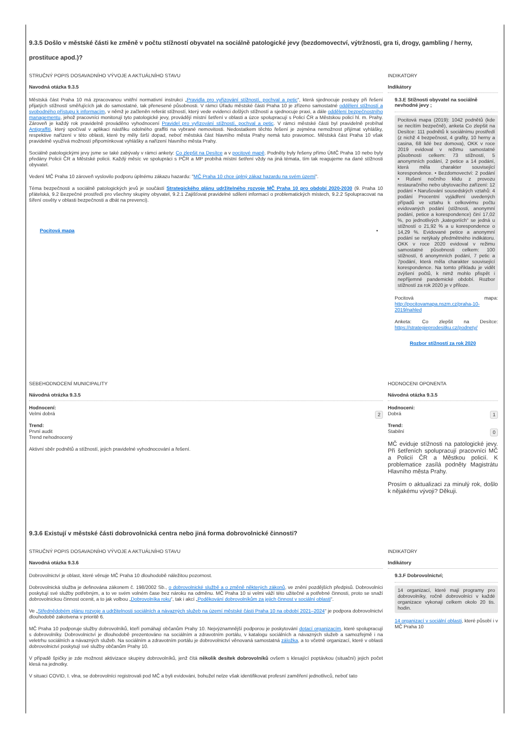9.3.5 Došlo v městské části ke změně v počtu stížností obyvatel na sociálně patologické jevy (bezdomovectví, výtržnosti, gra ti, drogy, gambling / herny, prostituce apod.)?
STRUČNÝ POPIS DOSAVADNÍHO VÝVOJE A AKTUÁLNÍHO STAVU
Navodná otázka 9.3.5
Městská část Praha 10 má zpracovanou vnitřní normativní instrukci „Pravidla pro vyřizování stížností, pochval a petic“, která sjednocuje postupy při řešení přijatých stížností směřujících jak do samostatné, tak přenesené působnosti. V rámci Úřadu městské části Praha 10 je zřízeno samostatné oddělení stížností a svobodného přístupu k informacím, v němž je začleněn referát stížností, který vede evidenci došlých stížností a sjednocuje praxi, a dále oddělení bezpečnostního managementu, jehož pracovníci monitorují tyto patologické jevy, provádějí místní šetření v oblasti a úzce spolupracují s Policí ČR a Městskou policí hl. m. Prahy. Zároveň je každý rok pravidelně prováděno vyhodnocení Pravidel pro vyřizování stížností, pochval a petic. V rámci městské části byl pravidelně probíhal Antigraffiti, který spočíval v aplikaci nástřiku odolného graffiti na vybrané nemovitosti. Nedostatkem těchto řešení je zejména nemožnost přijímat vyhlášky, respektive nařízení v této oblasti, které by měly širší dopad, neboť městská část hlavního města Prahy nemá tuto pravomoc. Městská část Praha 10 však pravidelně využívá možností připomínkovat vyhlášky a nařízení hlavního města Prahy.
Sociálně patologickými jevy jsme se také zabývaly v rámci ankety: Co zlepšit na Desítce a v pocitové mapě. Podněty byly řešeny přímo ÚMČ Praha 10 nebo byly předány Policii ČR a Městské policii. Každý měsíc ve spolupráci s PČR a MP probíhá místní šetření vždy na jiná témata, tím tak reagujeme na dané stížnosti obyvatel.
Vedení MČ Praha 10 zároveň vyslovilo podporu úplnému zákazu hazardu: "MČ Praha 10 chce úplný zákaz hazardu na svém území".
Téma bezpečnosti a sociálně patologických jevů je součástí Strategického plánu udržitelného rozvoje MČ Praha 10 pro období 2020-2030 (9. Praha 10 přátelská, 9.2 Bezpečné prostředí pro všechny skupiny obyvatel, 9.2.1 Zajišťovat pravidelné sdílení informací o problematických místech, 9.2.2 Spolupracovat na šíření osvěty v oblasti bezpečnosti a dbát na prevenci).
Pocitová mapa ▪
INDIKATORY
Indikátory
9.3.E Stížnosti obyvatel na sociálně nevhodné jevy ;
Pocitová mapa (2019): 1042 podnětů (kde se necítím bezpečně), anketa Co zlepšit na Desítce: 111 podnětů k sociálnímu prostředí (z nichž 4 bezpečnost, 4 grafity, 10 herny a casina, 68 lidé bez domova), OKK v roce 2019 evidoval v režimu samostatné působnosti celkem: 73 stížností, 5 anonymních podání, 2 petice a 14 podání, která měla charakter související korespondence. • Bezdomovectví: 2 podání • Rušení nočního klidu z provozu restauračního nebo ubytovacího zařízení: 12 podání • Narušování sousedských vztahů: 4 podání Procentní vyjádření uvedených případů ve vztahu k celkovému počtu evidovaných podání (stížnosti, anonymní podání, petice a korespondence) činí 17,02 %, po jednotlivých „kategoriích“ se jedná u stížností o 21,92 % a u korespondence o 14,29 %. Evidované petice a anonymní podání se netýkaly předmětného indikátoru. OKK v roce 2020 evidoval v režimu samostatné působnosti celkem: 100 stížností, 6 anonymních podání, 7 petic a 7podání, která měla charakter související korespondence. Na tomto příkladu je vidět zvýšení počtů, k nimž mohlo přispět i nepříjemné pandemické období. Rozbor stížností za rok 2020 je v příloze.
Pocitová mapa: http://pocitovamapa.nszm.cz/praha-10-2019/nahled
Anketa: Co zlepšit na Desítce: https://strategieprodesitku.cz/podnety/
Rozbor stížností za rok 2020
SEBEHODNOCENÍ MUNICIPALITY
Návodná otrázka 9.3.5
Hodnocení:
Velmi dobrá 2
Trend:
První audit
Trend nehodnocený
Aktivní sběr podnětů a stížností, jejich pravidelné vyhodnocování a řešení.
HODNOCENI OPONENTA
Návodná otázka 9.3.5
Hodnoceni:
Dobrá 1
Trend:
Stabilní 0
MČ eviduje stížnosti na patologické jevy. Při šetřeních spolupracují pracovníci MČ a Policií ČR a Městkou policií. K problematice zasílá podněty Magistrátu Hlavního města Prahy.
Prosím o aktualizaci za minulý rok, došlo k nějakému vývoji? Děkuji.
9.3.6 Existují v městské části dobrovolnická centra nebo jiná forma dobrovolnické činnosti?
STRUČNÝ POPIS DOSAVADNÍHO VÝVOJE A AKTUÁLNÍHO STAVU
Navodná otázka 9.3.6
Dobrovolnictví je oblast, které věnuje MČ Praha 10 dlouhodobě náležitou pozornost.
Dobrovolnická služba je definována zákonem č. 198/2002 Sb., o dobrovolnické službě a o změně některých zákonů, ve znění pozdějších předpisů. Dobrovolníci poskytují své služby potřebným, a to ve svém volném čase bez nároku na odměnu. MČ Praha 10 si velmi váží této užitečné a potřebné činnosti, proto se snaží dobrovolnickou činnost ocenit, a to jak volbou „Dobrovolníka roku“, tak i akcí „Poděkování dobrovolníkům za jejich činnost v sociální oblasti“.
Ve „Střednědobém plánu rozvoje a udržitelnosti sociálních a návazných služeb na území městské části Praha 10 na období 2021–2024“ je podpora dobrovolnictví dlouhodobě zakotvena v prioritě 6.
MČ Praha 10 podporuje služby dobrovolníků, kteří pomáhají občanům Prahy 10. Nejvýznamnější podporou je poskytování dotací organizacím, které spolupracují s dobrovolníky. Dobrovolnictví je dlouhodobě prezentováno na sociálním a zdravotním portálu, v katalogu sociálních a návazných služeb a samozřejmě i na veletrhu sociálních a návazných služeb. Na sociálním a zdravotním portálu je dobrovolnictví věnovaná samostatná záložka, a to včetně organizací, které v oblasti dobrovolnictví poskytují své služby občanům Prahy 10.
V případě špičky je zde možnost aktivizace skupiny dobrovolníků, jenž čítá několik desítek dobrovolníků ovšem s klesající poptávkou (situační) jejich počet klesá na jednotky.
V situaci COVID, I. vlna, se dobrovolníci registrovali pod MČ a byli evidováni, bohužel nelze však identifikovat profesní zaměření jednotlivců, neboť tato
INDIKATORY
Indikátory
9.3.F Dobrovolnictví;
14 organizací, které mají programy pro dobrovolníky, ročně dobrovolníci v každé organizace vykonají celkem okolo 20 tis. hodin.
14 organizací v sociální oblasti, které působí i v MČ Praha 10